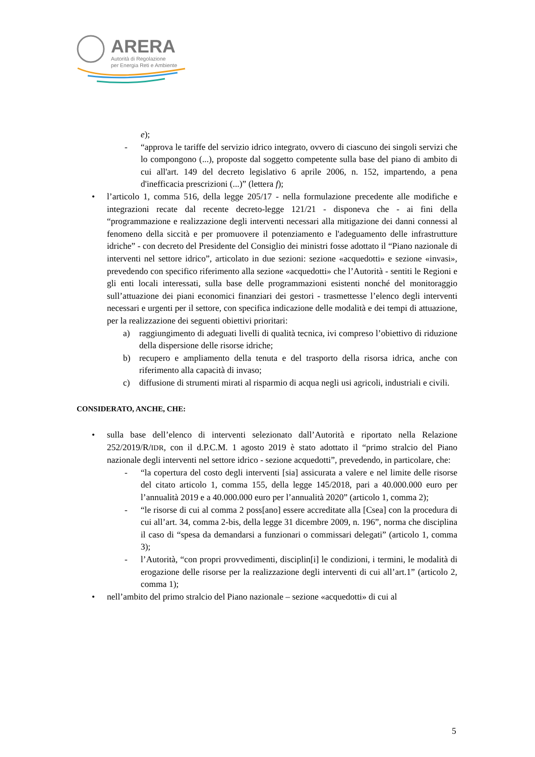ARERA
Autorità di Regolazione
per Energia Reti e Ambiente
e);
- “approva le tariffe del servizio idrico integrato, ovvero di ciascuno dei singoli servizi che lo compongono (...), proposte dal soggetto competente sulla base del piano di ambito di cui all'art. 149 del decreto legislativo 6 aprile 2006, n. 152, impartendo, a pena d'inefficacia prescrizioni (...)” (lettera f);
• l’articolo 1, comma 516, della legge 205/17 - nella formulazione precedente alle modifiche e integrazioni recate dal recente decreto-legge 121/21 - disponeva che - ai fini della “programmazione e realizzazione degli interventi necessari alla mitigazione dei danni connessi al fenomeno della siccità e per promuovere il potenziamento e l'adeguamento delle infrastrutture idriche” - con decreto del Presidente del Consiglio dei ministri fosse adottato il “Piano nazionale di interventi nel settore idrico”, articolato in due sezioni: sezione «acquedotti» e sezione «invasi», prevedendo con specifico riferimento alla sezione «acquedotti» che l’Autorità - sentiti le Regioni e gli enti locali interessati, sulla base delle programmazioni esistenti nonché del monitoraggio sull’attuazione dei piani economici finanziari dei gestori - trasmettesse l’elenco degli interventi necessari e urgenti per il settore, con specifica indicazione delle modalità e dei tempi di attuazione, per la realizzazione dei seguenti obiettivi prioritari:
a) raggiungimento di adeguati livelli di qualità tecnica, ivi compreso l’obiettivo di riduzione della dispersione delle risorse idriche;
b) recupero e ampliamento della tenuta e del trasporto della risorsa idrica, anche con riferimento alla capacità di invaso;
c) diffusione di strumenti mirati al risparmio di acqua negli usi agricoli, industriali e civili.
CONSIDERATO, ANCHE, CHE:
• sulla base dell’elenco di interventi selezionato dall’Autorità e riportato nella Relazione 252/2019/R/IDR, con il d.P.C.M. 1 agosto 2019 è stato adottato il “primo stralcio del Piano nazionale degli interventi nel settore idrico - sezione acquedotti”, prevedendo, in particolare, che:
- “la copertura del costo degli interventi [sia] assicurata a valere e nel limite delle risorse del citato articolo 1, comma 155, della legge 145/2018, pari a 40.000.000 euro per l’annualità 2019 e a 40.000.000 euro per l’annualità 2020” (articolo 1, comma 2);
- “le risorse di cui al comma 2 poss[ano] essere accreditate alla [Csea] con la procedura di cui all’art. 34, comma 2-bis, della legge 31 dicembre 2009, n. 196”, norma che disciplina il caso di “spesa da demandarsi a funzionari o commissari delegati” (articolo 1, comma 3);
- l’Autorità, “con propri provvedimenti, disciplin[i] le condizioni, i termini, le modalità di erogazione delle risorse per la realizzazione degli interventi di cui all’art.1” (articolo 2, comma 1);
• nell’ambito del primo stralcio del Piano nazionale – sezione «acquedotti» di cui al
5